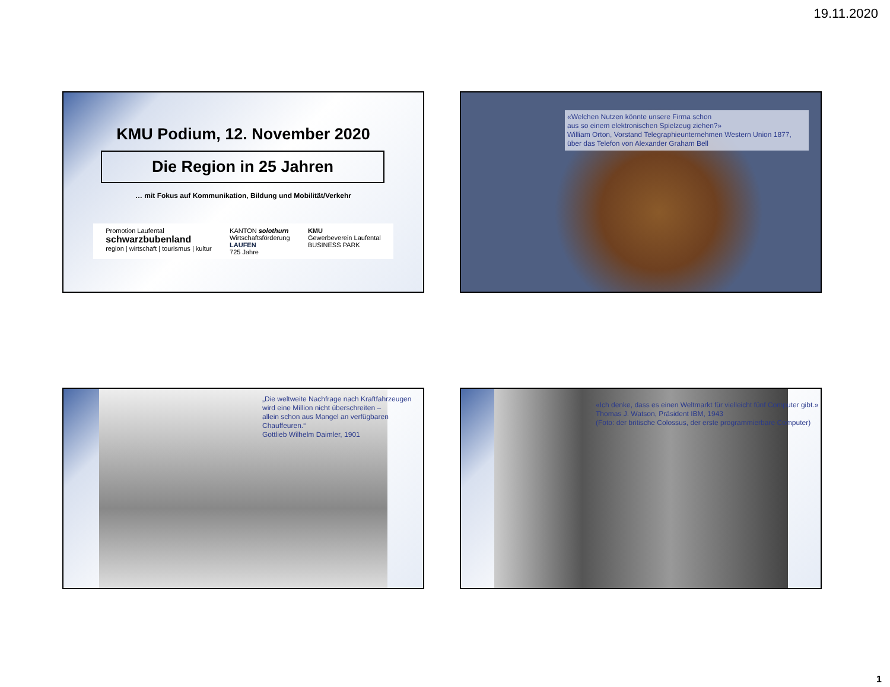19.11.2020
KMU Podium, 12. November 2020
Die Region in 25 Jahren
… mit Fokus auf Kommunikation, Bildung und Mobilität/Verkehr
Promotion Laufental
schwarzbubenland
region | wirtschaft | tourismus | kultur
KANTON solothurn
Wirtschaftsförderung
LAUFEN
725 Jahre
KMU
Gewerbeverein Laufental
BUSINESS PARK
«Welchen Nutzen könnte unsere Firma schon
aus so einem elektronischen Spielzeug ziehen?»
William Orton, Vorstand Telegraphieunternehmen Western Union 1877,
über das Telefon von Alexander Graham Bell
„Die weltweite Nachfrage nach Kraftfahrzeugen
wird eine Million nicht überschreiten –
allein schon aus Mangel an verfügbaren
Chauffeuren.“
Gottlieb Wilhelm Daimler, 1901
«Ich denke, dass es einen Weltmarkt für vielleicht fünf Computer gibt.»
Thomas J. Watson, Präsident IBM, 1943
(Foto: der britische Colossus, der erste programmierbare Computer)
1